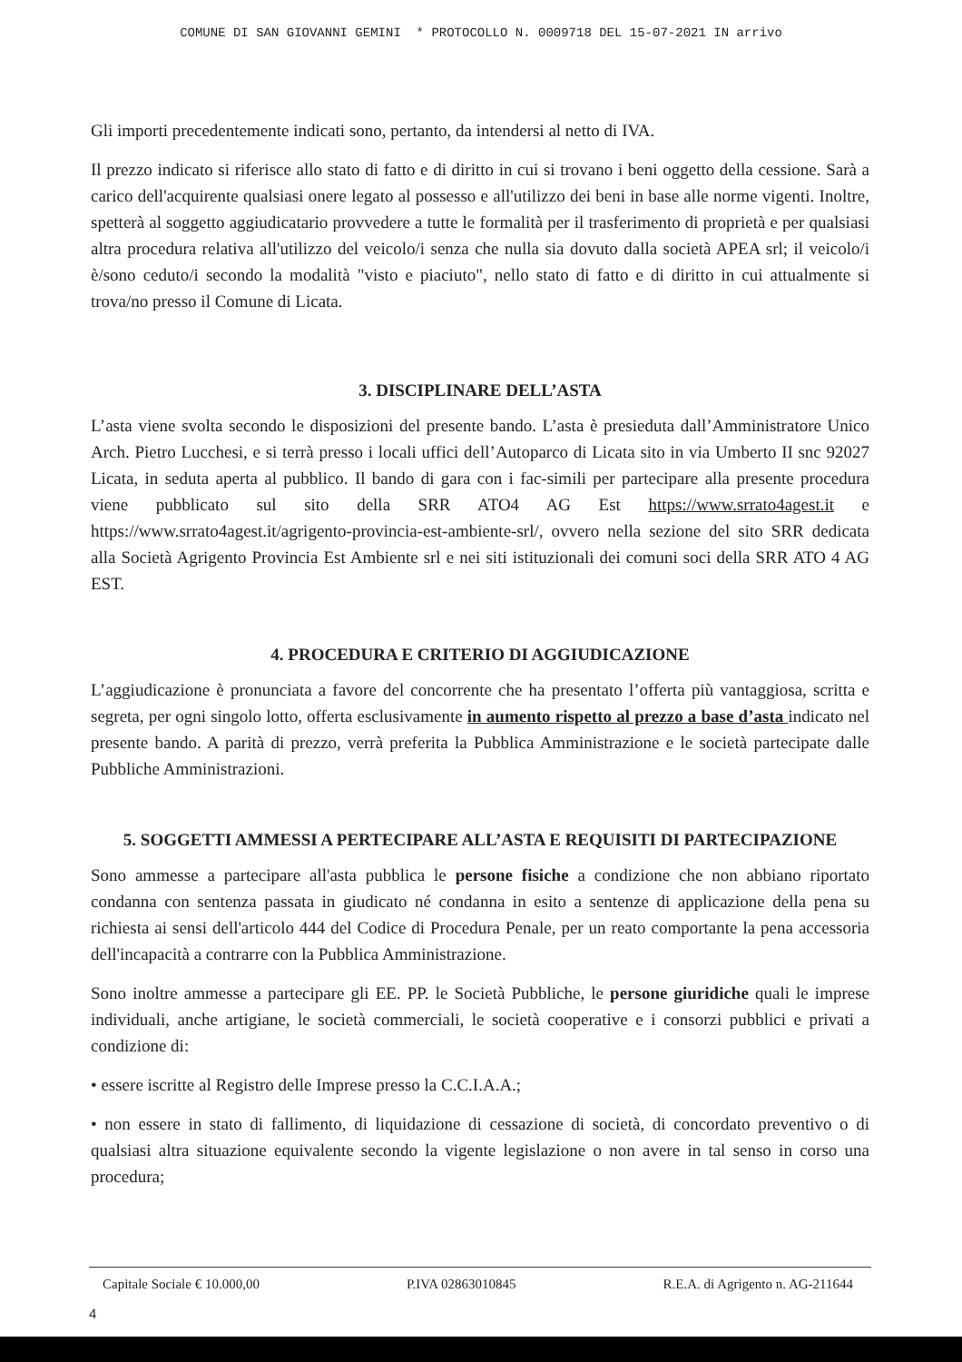COMUNE DI SAN GIOVANNI GEMINI * PROTOCOLLO N. 0009718 DEL 15-07-2021 IN arrivo
Gli importi precedentemente indicati sono, pertanto, da intendersi al netto di IVA.
Il prezzo indicato si riferisce allo stato di fatto e di diritto in cui si trovano i beni oggetto della cessione. Sarà a carico dell'acquirente qualsiasi onere legato al possesso e all'utilizzo dei beni in base alle norme vigenti. Inoltre, spetterà al soggetto aggiudicatario provvedere a tutte le formalità per il trasferimento di proprietà e per qualsiasi altra procedura relativa all'utilizzo del veicolo/i senza che nulla sia dovuto dalla società APEA srl; il veicolo/i è/sono ceduto/i secondo la modalità "visto e piaciuto", nello stato di fatto e di diritto in cui attualmente si trova/no presso il Comune di Licata.
3. DISCIPLINARE DELL’ASTA
L’asta viene svolta secondo le disposizioni del presente bando. L’asta è presieduta dall’Amministratore Unico Arch. Pietro Lucchesi, e si terrà presso i locali uffici dell’Autoparco di Licata sito in via Umberto II snc 92027 Licata, in seduta aperta al pubblico. Il bando di gara con i fac-simili per partecipare alla presente procedura viene pubblicato sul sito della SRR ATO4 AG Est https://www.srrato4agest.it e https://www.srrato4agest.it/agrigento-provincia-est-ambiente-srl/, ovvero nella sezione del sito SRR dedicata alla Società Agrigento Provincia Est Ambiente srl e nei siti istituzionali dei comuni soci della SRR ATO 4 AG EST.
4. PROCEDURA E CRITERIO DI AGGIUDICAZIONE
L’aggiudicazione è pronunciata a favore del concorrente che ha presentato l’offerta più vantaggiosa, scritta e segreta, per ogni singolo lotto, offerta esclusivamente in aumento rispetto al prezzo a base d’asta indicato nel presente bando. A parità di prezzo, verrà preferita la Pubblica Amministrazione e le società partecipate dalle Pubbliche Amministrazioni.
5. SOGGETTI AMMESSI A PERTECIPARE ALL’ASTA E REQUISITI DI PARTECIPAZIONE
Sono ammesse a partecipare all'asta pubblica le persone fisiche a condizione che non abbiano riportato condanna con sentenza passata in giudicato né condanna in esito a sentenze di applicazione della pena su richiesta ai sensi dell'articolo 444 del Codice di Procedura Penale, per un reato comportante la pena accessoria dell'incapacità a contrarre con la Pubblica Amministrazione.
Sono inoltre ammesse a partecipare gli EE. PP. le Società Pubbliche, le persone giuridiche quali le imprese individuali, anche artigiane, le società commerciali, le società cooperative e i consorzi pubblici e privati a condizione di:
• essere iscritte al Registro delle Imprese presso la C.C.I.A.A.;
• non essere in stato di fallimento, di liquidazione di cessazione di società, di concordato preventivo o di qualsiasi altra situazione equivalente secondo la vigente legislazione o non avere in tal senso in corso una procedura;
Capitale Sociale € 10.000,00 P.IVA 02863010845 R.E.A. di Agrigento n. AG-211644
4